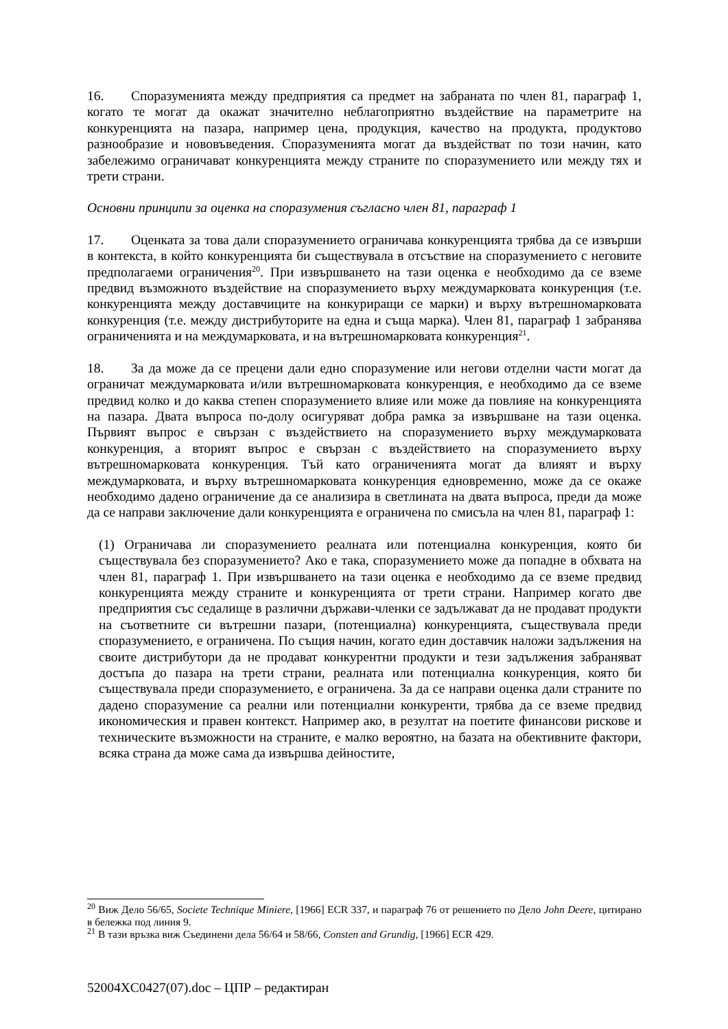16. Споразуменията между предприятия са предмет на забраната по член 81, параграф 1, когато те могат да окажат значително неблагоприятно въздействие на параметрите на конкуренцията на пазара, например цена, продукция, качество на продукта, продуктово разнообразие и нововъведения. Споразуменията могат да въздействат по този начин, като забележимо ограничават конкуренцията между страните по споразумението или между тях и трети страни.
Основни принципи за оценка на споразумения съгласно член 81, параграф 1
17. Оценката за това дали споразумението ограничава конкуренцията трябва да се извърши в контекста, в който конкуренцията би съществувала в отсъствие на споразумението с неговите предполагаеми ограничения<sup>20</sup>. При извършването на тази оценка е необходимо да се вземе предвид възможното въздействие на споразумението върху междумарковата конкуренция (т.е. конкуренцията между доставчиците на конкуриращи се марки) и върху вътрешномарковата конкуренция (т.е. между дистрибуторите на една и съща марка). Член 81, параграф 1 забранява ограниченията и на междумарковата, и на вътрешномарковата конкуренция<sup>21</sup>.
18. За да може да се прецени дали едно споразумение или негови отделни части могат да ограничат междумарковата и/или вътрешномарковата конкуренция, е необходимо да се вземе предвид колко и до каква степен споразумението влияе или може да повлияе на конкуренцията на пазара. Двата въпроса по-долу осигуряват добра рамка за извършване на тази оценка. Първият въпрос е свързан с въздействието на споразумението върху междумарковата конкуренция, а вторият въпрос е свързан с въздействието на споразумението върху вътрешномарковата конкуренция. Тъй като ограниченията могат да влияят и върху междумарковата, и върху вътрешномарковата конкуренция едновременно, може да се окаже необходимо дадено ограничение да се анализира в светлината на двата въпроса, преди да може да се направи заключение дали конкуренцията е ограничена по смисъла на член 81, параграф 1:
(1) Ограничава ли споразумението реалната или потенциална конкуренция, която би съществувала без споразумението? Ако е така, споразумението може да попадне в обхвата на член 81, параграф 1. При извършването на тази оценка е необходимо да се вземе предвид конкуренцията между страните и конкуренцията от трети страни. Например когато две предприятия със седалище в различни държави-членки се задължават да не продават продукти на съответните си вътрешни пазари, (потенциална) конкуренцията, съществувала преди споразумението, е ограничена. По същия начин, когато един доставчик наложи задължения на своите дистрибутори да не продават конкурентни продукти и тези задължения забраняват достъпа до пазара на трети страни, реалната или потенциална конкуренция, която би съществувала преди споразумението, е ограничена. За да се направи оценка дали страните по дадено споразумение са реални или потенциални конкуренти, трябва да се вземе предвид икономическия и правен контекст. Например ако, в резултат на поетите финансови рискове и техническите възможности на страните, е малко вероятно, на базата на обективните фактори, всяка страна да може сама да извършва дейностите,
<sup>20</sup> Виж Дело 56/65, Societe Technique Miniere, [1966] ECR 337, и параграф 76 от решението по Дело John Deere, цитирано в бележка под линия 9.
<sup>21</sup> В тази връзка виж Съединени дела 56/64 и 58/66, Consten and Grundig, [1966] ECR 429.
52004XC0427(07).doc – ЦПР – редактиран